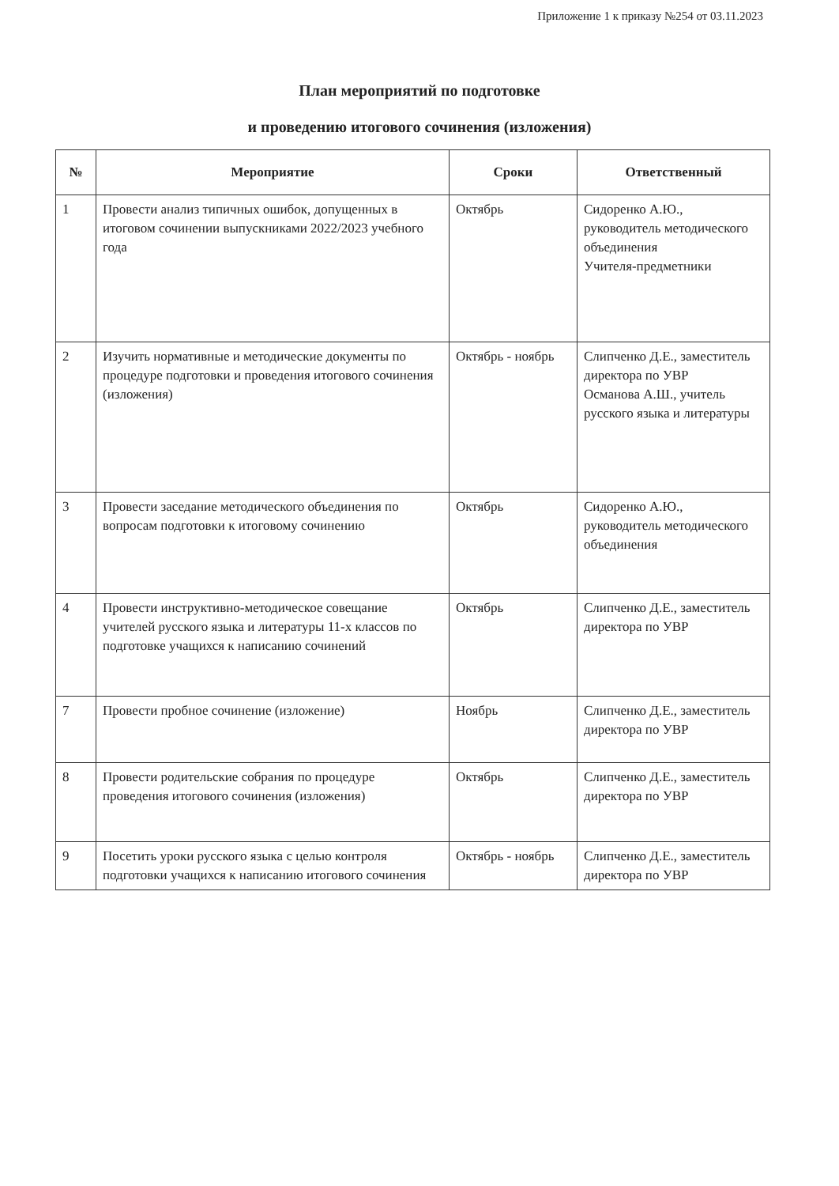Приложение 1 к приказу №254 от 03.11.2023
План мероприятий по подготовке
и проведению итогового сочинения (изложения)
| № | Мероприятие | Сроки | Ответственный |
| --- | --- | --- | --- |
| 1 | Провести анализ типичных ошибок, допущенных в итоговом сочинении выпускниками 2022/2023 учебного года | Октябрь | Сидоренко А.Ю., руководитель методического объединения Учителя-предметники |
| 2 | Изучить нормативные и методические документы по процедуре подготовки и проведения итогового сочинения (изложения) | Октябрь - ноябрь | Слипченко Д.Е., заместитель директора по УВР Османова А.Ш., учитель русского языка и литературы |
| 3 | Провести заседание методического объединения по вопросам подготовки к итоговому сочинению | Октябрь | Сидоренко А.Ю., руководитель методического объединения |
| 4 | Провести инструктивно-методическое совещание учителей русского языка и литературы 11-х классов по подготовке учащихся к написанию сочинений | Октябрь | Слипченко Д.Е., заместитель директора по УВР |
| 7 | Провести пробное сочинение (изложение) | Ноябрь | Слипченко Д.Е., заместитель директора по УВР |
| 8 | Провести родительские собрания по процедуре проведения итогового сочинения (изложения) | Октябрь | Слипченко Д.Е., заместитель директора по УВР |
| 9 | Посетить уроки русского языка с целью контроля подготовки учащихся к написанию итогового сочинения | Октябрь - ноябрь | Слипченко Д.Е., заместитель директора по УВР |